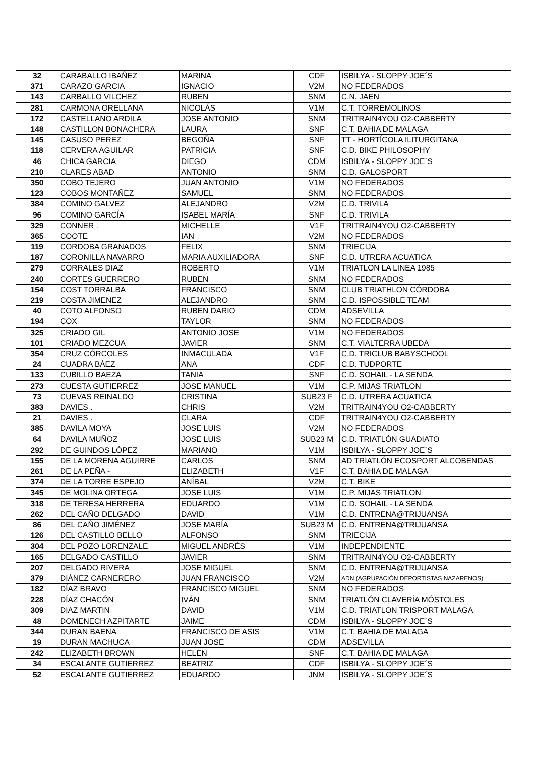| 32 | CARABALLO IBAÑEZ | MARINA | CDF | ISBILYA - SLOPPY JOE´S |
| 371 | CARAZO GARCIA | IGNACIO | V2M | NO FEDERADOS |
| 143 | CARBALLO VILCHEZ | RUBEN | SNM | C.N. JAEN |
| 281 | CARMONA ORELLANA | NICOLÁS | V1M | C.T. TORREMOLINOS |
| 172 | CASTELLANO ARDILA | JOSE ANTONIO | SNM | TRITRAIN4YOU O2-CABBERTY |
| 148 | CASTILLON BONACHERA | LAURA | SNF | C.T. BAHIA DE MALAGA |
| 145 | CASUSO PEREZ | BEGOÑA | SNF | TT - HORTÍCOLA ILITURGITANA |
| 118 | CERVERA AGUILAR | PATRICIA | SNF | C.D. BIKE PHILOSOPHY |
| 46 | CHICA GARCIA | DIEGO | CDM | ISBILYA - SLOPPY JOE´S |
| 210 | CLARES ABAD | ANTONIO | SNM | C.D. GALOSPORT |
| 350 | COBO TEJERO | JUAN ANTONIO | V1M | NO FEDERADOS |
| 123 | COBOS MONTAÑEZ | SAMUEL | SNM | NO FEDERADOS |
| 384 | COMINO GALVEZ | ALEJANDRO | V2M | C.D. TRIVILA |
| 96 | COMINO GARCÍA | ISABEL MARÍA | SNF | C.D. TRIVILA |
| 329 | CONNER . | MICHELLE | V1F | TRITRAIN4YOU O2-CABBERTY |
| 365 | COOTE | IAN | V2M | NO FEDERADOS |
| 119 | CORDOBA GRANADOS | FELIX | SNM | TRIECIJA |
| 187 | CORONILLA NAVARRO | MARIA AUXILIADORA | SNF | C.D. UTRERA ACUATICA |
| 279 | CORRALES DIAZ | ROBERTO | V1M | TRIATLON LA LINEA 1985 |
| 240 | CORTES GUERRERO | RUBEN | SNM | NO FEDERADOS |
| 154 | COST TORRALBA | FRANCISCO | SNM | CLUB TRIATHLON CÓRDOBA |
| 219 | COSTA JIMENEZ | ALEJANDRO | SNM | C.D. ISPOSSIBLE TEAM |
| 40 | COTO ALFONSO | RUBEN DARIO | CDM | ADSEVILLA |
| 194 | COX | TAYLOR | SNM | NO FEDERADOS |
| 325 | CRIADO GIL | ANTONIO JOSE | V1M | NO FEDERADOS |
| 101 | CRIADO MEZCUA | JAVIER | SNM | C.T. VIALTERRA UBEDA |
| 354 | CRUZ CÓRCOLES | INMACULADA | V1F | C.D. TRICLUB BABYSCHOOL |
| 24 | CUADRA BÁEZ | ANA | CDF | C.D. TUDPORTE |
| 133 | CUBILLO BAEZA | TANIA | SNF | C.D. SOHAIL - LA SENDA |
| 273 | CUESTA GUTIERREZ | JOSE MANUEL | V1M | C.P. MIJAS TRIATLON |
| 73 | CUEVAS REINALDO | CRISTINA | SUB23 F | C.D. UTRERA ACUATICA |
| 383 | DAVIES . | CHRIS | V2M | TRITRAIN4YOU O2-CABBERTY |
| 21 | DAVIES . | CLARA | CDF | TRITRAIN4YOU O2-CABBERTY |
| 385 | DAVILA MOYA | JOSE LUIS | V2M | NO FEDERADOS |
| 64 | DAVILA MUÑOZ | JOSE LUIS | SUB23 M | C.D. TRIATLÓN GUADIATO |
| 292 | DE GUINDOS LÓPEZ | MARIANO | V1M | ISBILYA - SLOPPY JOE´S |
| 155 | DE LA MORENA AGUIRRE | CARLOS | SNM | AD TRIATLÓN ECOSPORT ALCOBENDAS |
| 261 | DE LA PEÑA - | ELIZABETH | V1F | C.T. BAHIA DE MALAGA |
| 374 | DE LA TORRE ESPEJO | ANÍBAL | V2M | C.T. BIKE |
| 345 | DE MOLINA ORTEGA | JOSE LUIS | V1M | C.P. MIJAS TRIATLON |
| 318 | DE TERESA HERRERA | EDUARDO | V1M | C.D. SOHAIL - LA SENDA |
| 262 | DEL CAÑO DELGADO | DAVID | V1M | C.D. ENTRENA@TRIJUANSA |
| 86 | DEL CAÑO JIMÉNEZ | JOSE MARÍA | SUB23 M | C.D. ENTRENA@TRIJUANSA |
| 126 | DEL CASTILLO BELLO | ALFONSO | SNM | TRIECIJA |
| 304 | DEL POZO LORENZALE | MIGUEL ANDRÉS | V1M | INDEPENDIENTE |
| 165 | DELGADO CASTILLO | JAVIER | SNM | TRITRAIN4YOU O2-CABBERTY |
| 207 | DELGADO RIVERA | JOSE MIGUEL | SNM | C.D. ENTRENA@TRIJUANSA |
| 379 | DIÁNEZ CARNERERO | JUAN FRANCISCO | V2M | ADN (AGRUPACIÓN DEPORTISTAS NAZARENOS) |
| 182 | DÍAZ BRAVO | FRANCISCO MIGUEL | SNM | NO FEDERADOS |
| 228 | DÍAZ CHACÓN | IVÁN | SNM | TRIATLÓN CLAVERÍA MÓSTOLES |
| 309 | DIAZ MARTIN | DAVID | V1M | C.D. TRIATLON TRISPORT MALAGA |
| 48 | DOMENECH AZPITARTE | JAIME | CDM | ISBILYA - SLOPPY JOE´S |
| 344 | DURAN BAENA | FRANCISCO DE ASIS | V1M | C.T. BAHIA DE MALAGA |
| 19 | DURAN MACHUCA | JUAN JOSE | CDM | ADSEVILLA |
| 242 | ELIZABETH BROWN | HELEN | SNF | C.T. BAHIA DE MALAGA |
| 34 | ESCALANTE GUTIERREZ | BEATRIZ | CDF | ISBILYA - SLOPPY JOE´S |
| 52 | ESCALANTE GUTIERREZ | EDUARDO | JNM | ISBILYA - SLOPPY JOE´S |